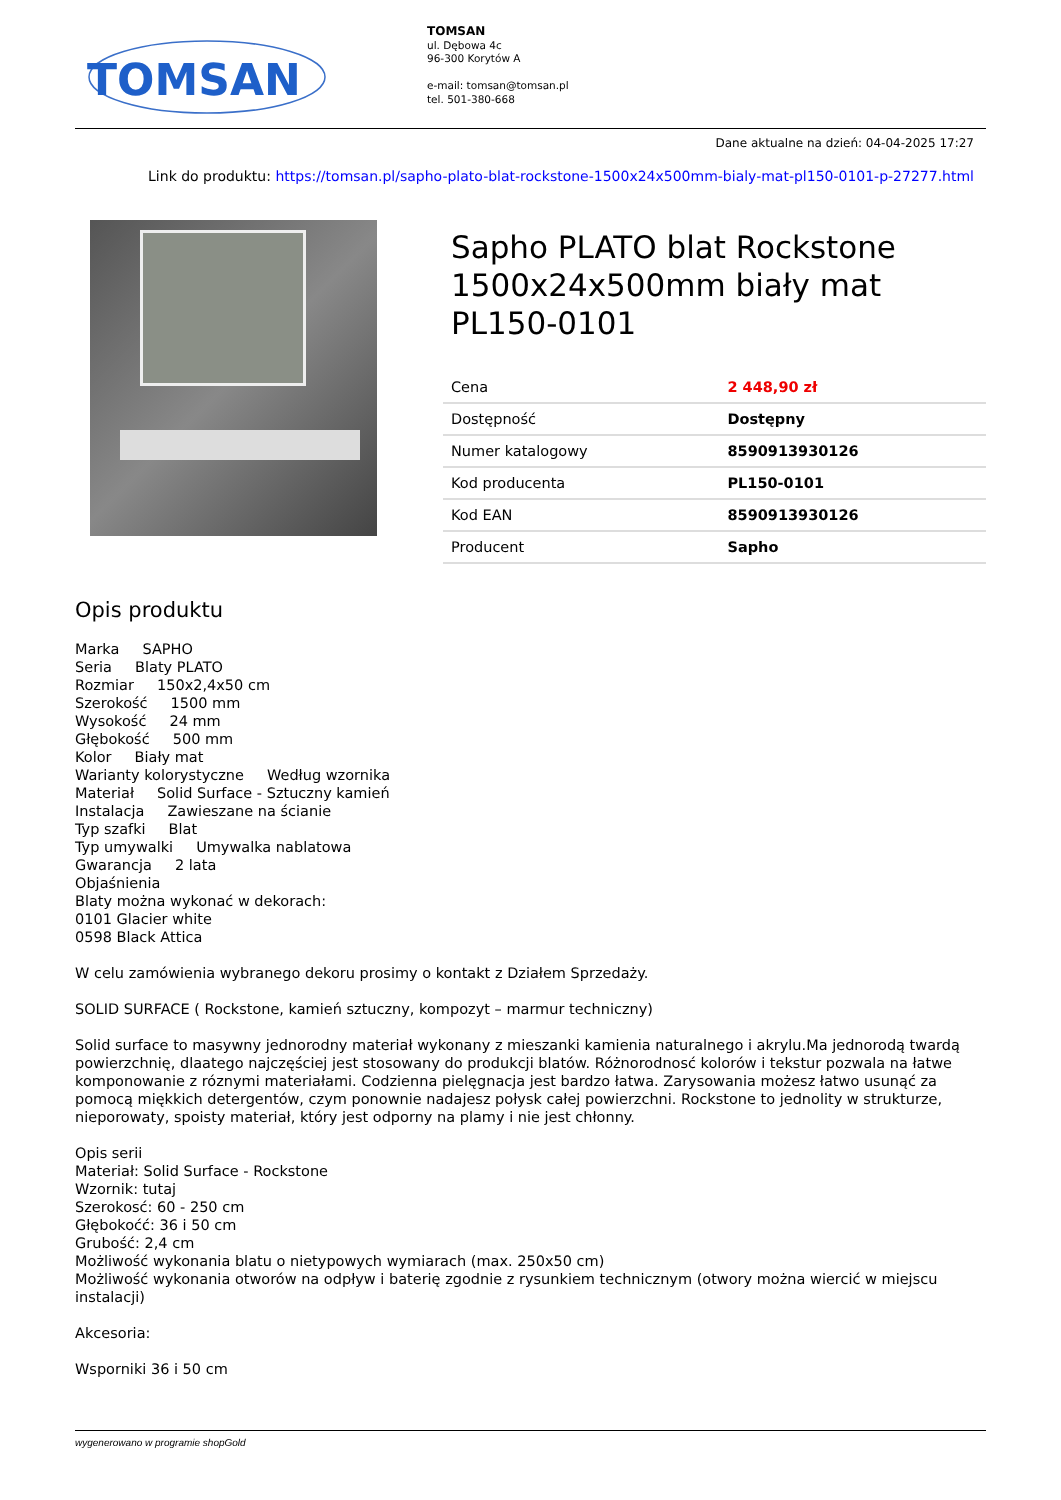TOMSAN
TOMSAN
ul. Dębowa 4c
96-300 Korytów A
e-mail: tomsan@tomsan.pl
tel. 501-380-668
Dane aktualne na dzień: 04-04-2025 17:27
Link do produktu: https://tomsan.pl/sapho-plato-blat-rockstone-1500x24x500mm-bialy-mat-pl150-0101-p-27277.html
Sapho PLATO blat Rockstone 1500x24x500mm biały mat PL150-0101
| Cena | 2 448,90 zł |
| Dostępność | Dostępny |
| Numer katalogowy | 8590913930126 |
| Kod producenta | PL150-0101 |
| Kod EAN | 8590913930126 |
| Producent | Sapho |
Opis produktu
Marka SAPHO
Seria Blaty PLATO
Rozmiar 150x2,4x50 cm
Szerokość 1500 mm
Wysokość 24 mm
Głębokość 500 mm
Kolor Biały mat
Warianty kolorystyczne Według wzornika
Materiał Solid Surface - Sztuczny kamień
Instalacja Zawieszane na ścianie
Typ szafki Blat
Typ umywalki Umywalka nablatowa
Gwarancja 2 lata
Objaśnienia
Blaty można wykonać w dekorach:
0101 Glacier white
0598 Black Attica
W celu zamówienia wybranego dekoru prosimy o kontakt z Działem Sprzedaży.
SOLID SURFACE ( Rockstone, kamień sztuczny, kompozyt – marmur techniczny)
Solid surface to masywny jednorodny materiał wykonany z mieszanki kamienia naturalnego i akrylu.Ma jednorodą twardą powierzchnię, dlaatego najczęściej jest stosowany do produkcji blatów. Różnorodnosć kolorów i tekstur pozwala na łatwe komponowanie z róznymi materiałami. Codzienna pielęgnacja jest bardzo łatwa. Zarysowania możesz łatwo usunąć za pomocą miękkich detergentów, czym ponownie nadajesz połysk całej powierzchni. Rockstone to jednolity w strukturze, nieporowaty, spoisty materiał, który jest odporny na plamy i nie jest chłonny.
Opis serii
Materiał: Solid Surface - Rockstone
Wzornik: tutaj
Szerokosć: 60 - 250 cm
Głębokoćć: 36 i 50 cm
Grubość: 2,4 cm
Możliwość wykonania blatu o nietypowych wymiarach (max. 250x50 cm)
Możliwość wykonania otworów na odpływ i baterię zgodnie z rysunkiem technicznym (otwory można wiercić w miejscu instalacji)
Akcesoria:
Wsporniki 36 i 50 cm
wygenerowano w programie shopGold